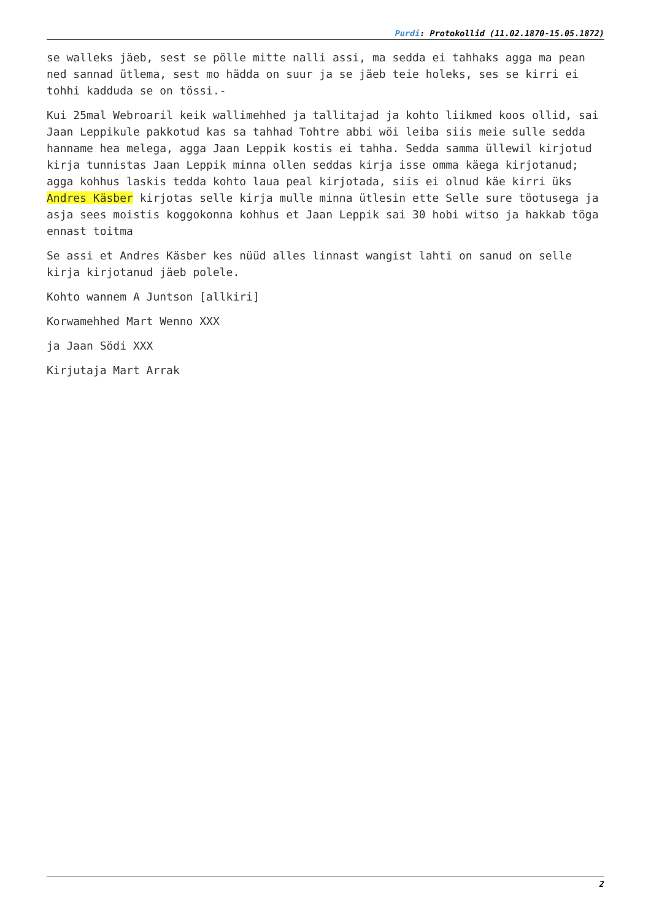Purdi: Protokollid (11.02.1870-15.05.1872)
se walleks jäeb, sest se pölle mitte nalli assi, ma sedda ei tahhaks agga ma pean ned sannad ütlema, sest mo hädda on suur ja se jäeb teie holeks, ses se kirri ei tohhi kadduda se on tössi.-
Kui 25mal Webroaril keik wallimehhed ja tallitajad ja kohto liikmed koos ollid, sai Jaan Leppikule pakkotud kas sa tahhad Tohtre abbi wöi leiba siis meie sulle sedda hanname hea melega, agga Jaan Leppik kostis ei tahha. Sedda samma üllewil kirjotud kirja tunnistas Jaan Leppik minna ollen seddas kirja isse omma käega kirjotanud; agga kohhus laskis tedda kohto laua peal kirjotada, siis ei olnud käe kirri üks Andres Käsber kirjotas selle kirja mulle minna ütlesin ette Selle sure töotusega ja asja sees moistis koggokonna kohhus et Jaan Leppik sai 30 hobi witso ja hakkab töga ennast toitma
Se assi et Andres Käsber kes nüüd alles linnast wangist lahti on sanud on selle kirja kirjotanud jäeb polele.
Kohto wannem A Juntson [allkiri]
Korwamehhed Mart Wenno XXX
ja Jaan Södi XXX
Kirjutaja Mart Arrak
2